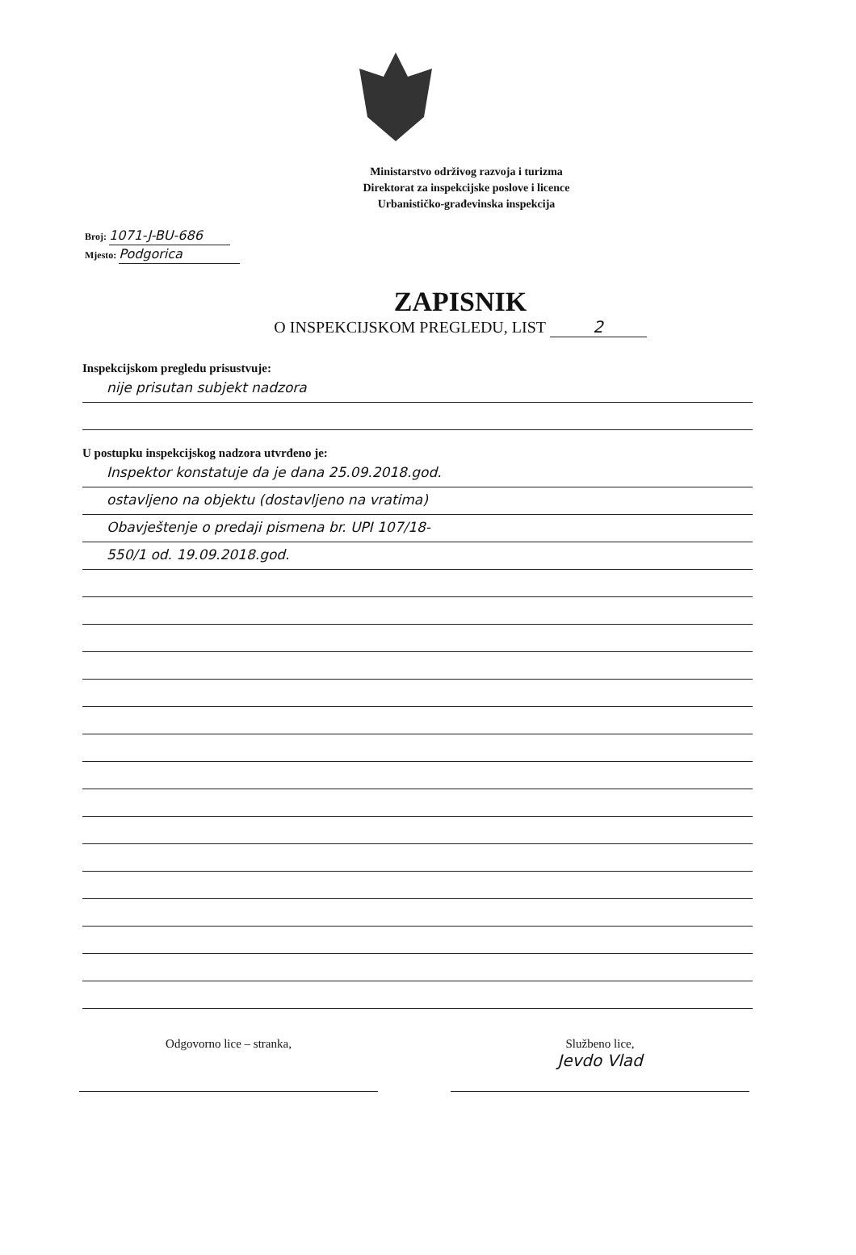Ministarstvo održivog razvoja i turizma
Direktorat za inspekcijske poslove i licence
Urbanističko-građevinska inspekcija
Broj: 1071-J-BU-686
Mjesto: Podgorica
ZAPISNIK
O INSPEKCIJSKOM PREGLEDU, LIST 2
Inspekcijskom pregledu prisustvuje:
nije prisutan subjekt nadzora
U postupku inspekcijskog nadzora utvrđeno je:
Inspektor konstatuje da je dana 25.09.2018.god.
ostavljeno na objektu (dostavljeno na vratima)
Obavještenje o predaji pismena br. UPI 107/18-
550/1 od. 19.09.2018.god.
Odgovorno lice – stranka, Službeno lice,
Jevdo Vlad